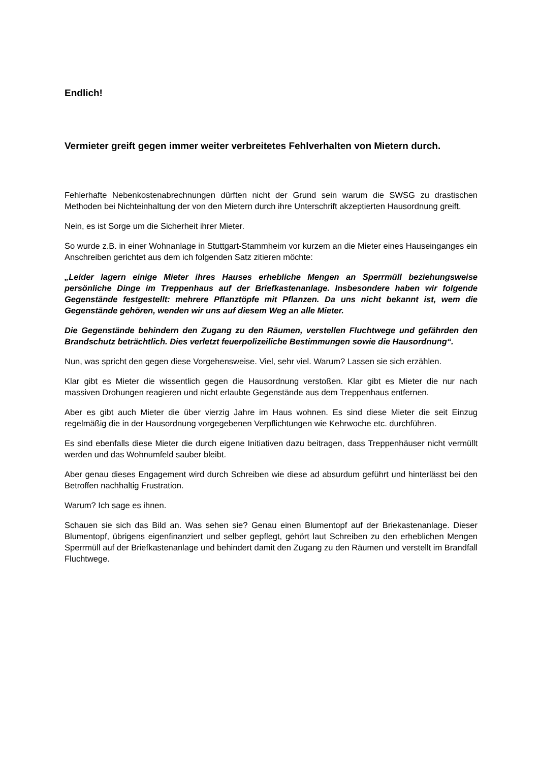Endlich!
Vermieter greift gegen immer weiter verbreitetes Fehlverhalten von Mietern durch.
Fehlerhafte Nebenkostenabrechnungen dürften nicht der Grund sein warum die SWSG zu drastischen Methoden bei Nichteinhaltung der von den Mietern durch ihre Unterschrift akzeptierten Hausordnung greift.
Nein, es ist Sorge um die Sicherheit ihrer Mieter.
So wurde z.B. in einer Wohnanlage in Stuttgart-Stammheim vor kurzem an die Mieter eines Hauseinganges ein Anschreiben gerichtet aus dem ich folgenden Satz zitieren möchte:
„Leider lagern einige Mieter ihres Hauses erhebliche Mengen an Sperrmüll beziehungsweise persönliche Dinge im Treppenhaus auf der Briefkastenanlage. Insbesondere haben wir folgende Gegenstände festgestellt: mehrere Pflanztöpfe mit Pflanzen. Da uns nicht bekannt ist, wem die Gegenstände gehören, wenden wir uns auf diesem Weg an alle Mieter.
Die Gegenstände behindern den Zugang zu den Räumen, verstellen Fluchtwege und gefährden den Brandschutz beträchtlich. Dies verletzt feuerpolizeiliche Bestimmungen sowie die Hausordnung“.
Nun, was spricht den gegen diese Vorgehensweise. Viel, sehr viel. Warum? Lassen sie sich erzählen.
Klar gibt es Mieter die wissentlich gegen die Hausordnung verstoßen. Klar gibt es Mieter die nur nach massiven Drohungen reagieren und nicht erlaubte Gegenstände aus dem Treppenhaus entfernen.
Aber es gibt auch Mieter die über vierzig Jahre im Haus wohnen. Es sind diese Mieter die seit Einzug regelmäßig die in der Hausordnung vorgegebenen Verpflichtungen wie Kehrwoche etc. durchführen.
Es sind ebenfalls diese Mieter die durch eigene Initiativen dazu beitragen, dass Treppenhäuser nicht vermüllt werden und das Wohnumfeld sauber bleibt.
Aber genau dieses Engagement wird durch Schreiben wie diese ad absurdum geführt und hinterlässt bei den Betroffen nachhaltig Frustration.
Warum? Ich sage es ihnen.
Schauen sie sich das Bild an. Was sehen sie? Genau einen Blumentopf auf der Briekastenanlage. Dieser Blumentopf, übrigens eigenfinanziert und selber gepflegt, gehört laut Schreiben zu den erheblichen Mengen Sperrmüll auf der Briefkastenanlage und behindert damit den Zugang zu den Räumen und verstellt im Brandfall Fluchtwege.